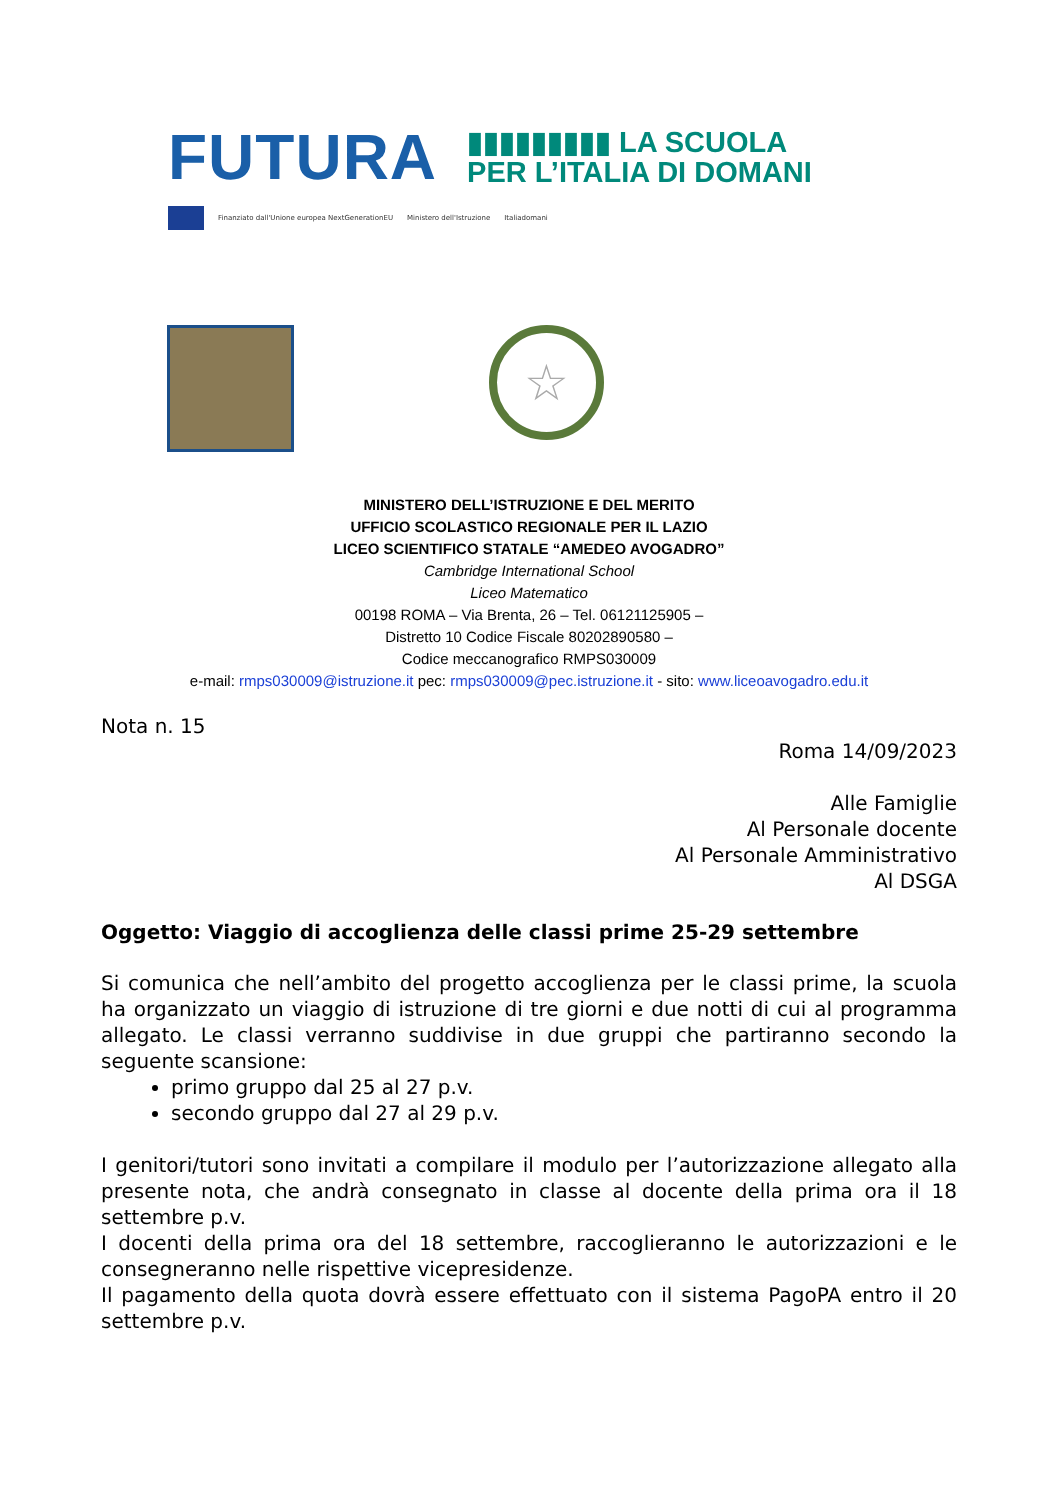FUTURA
▮▮▮▮▮▮▮▮▮ LA SCUOLA
PER L’ITALIA DI DOMANI
Finanziato dall'Unione europea NextGenerationEU Ministero dell'Istruzione Italiadomani
☆
MINISTERO DELL’ISTRUZIONE E DEL MERITO
UFFICIO SCOLASTICO REGIONALE PER IL LAZIO
LICEO SCIENTIFICO STATALE “AMEDEO AVOGADRO”
Cambridge International School
Liceo Matematico
00198 ROMA – Via Brenta, 26 – Tel. 06121125905 –
Distretto 10 Codice Fiscale 80202890580 –
Codice meccanografico RMPS030009
e-mail: rmps030009@istruzione.it pec: rmps030009@pec.istruzione.it - sito: www.liceoavogadro.edu.it
Nota n. 15
Roma 14/09/2023
Alle Famiglie
Al Personale docente
Al Personale Amministrativo
Al DSGA
Oggetto: Viaggio di accoglienza delle classi prime 25-29 settembre
Si comunica che nell’ambito del progetto accoglienza per le classi prime, la scuola ha organizzato un viaggio di istruzione di tre giorni e due notti di cui al programma allegato. Le classi verranno suddivise in due gruppi che partiranno secondo la seguente scansione:
primo gruppo dal 25 al 27 p.v.
secondo gruppo dal 27 al 29 p.v.
I genitori/tutori sono invitati a compilare il modulo per l’autorizzazione allegato alla presente nota, che andrà consegnato in classe al docente della prima ora il 18 settembre p.v.
I docenti della prima ora del 18 settembre, raccoglieranno le autorizzazioni e le consegneranno nelle rispettive vicepresidenze.
Il pagamento della quota dovrà essere effettuato con il sistema PagoPA entro il 20 settembre p.v.